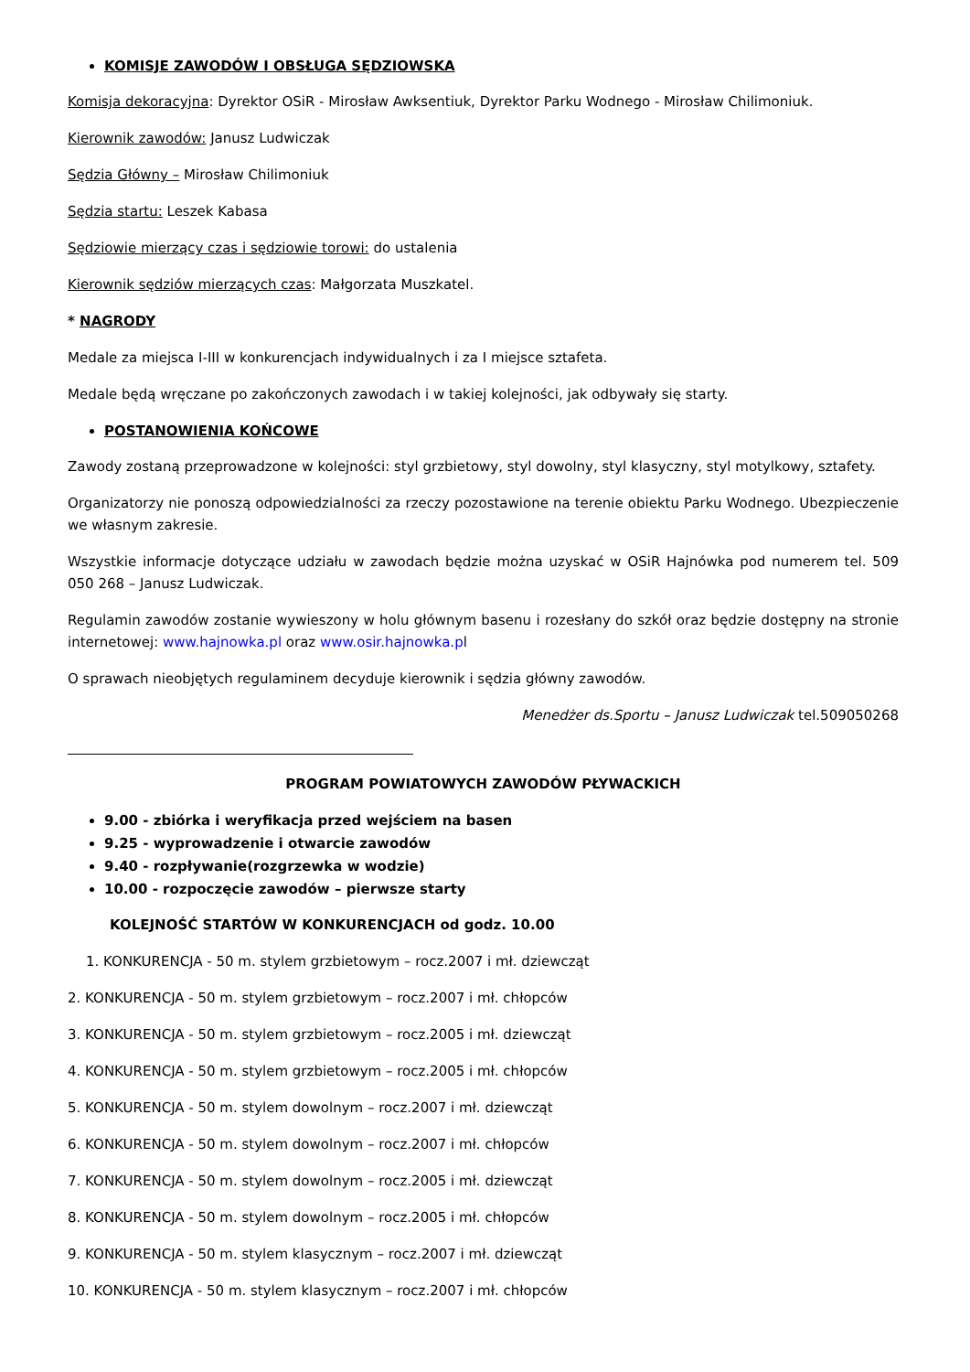KOMISJE ZAWODÓW I OBSŁUGA SĘDZIOWSKA
Komisja dekoracyjna: Dyrektor OSiR - Mirosław Awksentiuk, Dyrektor Parku Wodnego - Mirosław Chilimoniuk.
Kierownik zawodów: Janusz Ludwiczak
Sędzia Główny – Mirosław Chilimoniuk
Sędzia startu: Leszek Kabasa
Sędziowie mierzący czas i sędziowie torowi: do ustalenia
Kierownik sędziów mierzących czas: Małgorzata Muszkatel.
* NAGRODY
Medale za miejsca I-III w konkurencjach indywidualnych i za I miejsce sztafeta.
Medale będą wręczane po zakończonych zawodach i w takiej kolejności, jak odbywały się starty.
POSTANOWIENIA KOŃCOWE
Zawody zostaną przeprowadzone w kolejności: styl grzbietowy, styl dowolny, styl klasyczny, styl motylkowy, sztafety.
Organizatorzy nie ponoszą odpowiedzialności za rzeczy pozostawione na terenie obiektu Parku Wodnego. Ubezpieczenie we własnym zakresie.
Wszystkie informacje dotyczące udziału w zawodach będzie można uzyskać w OSiR Hajnówka pod numerem tel. 509 050 268 – Janusz Ludwiczak.
Regulamin zawodów zostanie wywieszony w holu głównym basenu i rozesłany do szkół oraz będzie dostępny na stronie internetowej: www.hajnowka.pl oraz www.osir.hajnowka.pl
O sprawach nieobjętych regulaminem decyduje kierownik i sędzia główny zawodów.
Menedżer ds.Sportu – Janusz Ludwiczak tel.509050268
PROGRAM POWIATOWYCH ZAWODÓW PŁYWACKICH
9.00 - zbiórka i weryfikacja przed wejściem na basen
9.25 - wyprowadzenie i otwarcie zawodów
9.40 - rozpływanie(rozgrzewka w wodzie)
10.00 - rozpoczęcie zawodów – pierwsze starty
KOLEJNOŚĆ STARTÓW W KONKURENCJACH od godz. 10.00
1. KONKURENCJA - 50 m. stylem grzbietowym – rocz.2007 i mł. dziewcząt
2. KONKURENCJA - 50 m. stylem grzbietowym – rocz.2007 i mł. chłopców
3. KONKURENCJA - 50 m. stylem grzbietowym – rocz.2005 i mł. dziewcząt
4. KONKURENCJA - 50 m. stylem grzbietowym – rocz.2005 i mł. chłopców
5. KONKURENCJA - 50 m. stylem dowolnym – rocz.2007 i mł. dziewcząt
6. KONKURENCJA - 50 m. stylem dowolnym – rocz.2007 i mł. chłopców
7. KONKURENCJA - 50 m. stylem dowolnym – rocz.2005 i mł. dziewcząt
8. KONKURENCJA - 50 m. stylem dowolnym – rocz.2005 i mł. chłopców
9. KONKURENCJA - 50 m. stylem klasycznym – rocz.2007 i mł. dziewcząt
10. KONKURENCJA - 50 m. stylem klasycznym – rocz.2007 i mł. chłopców